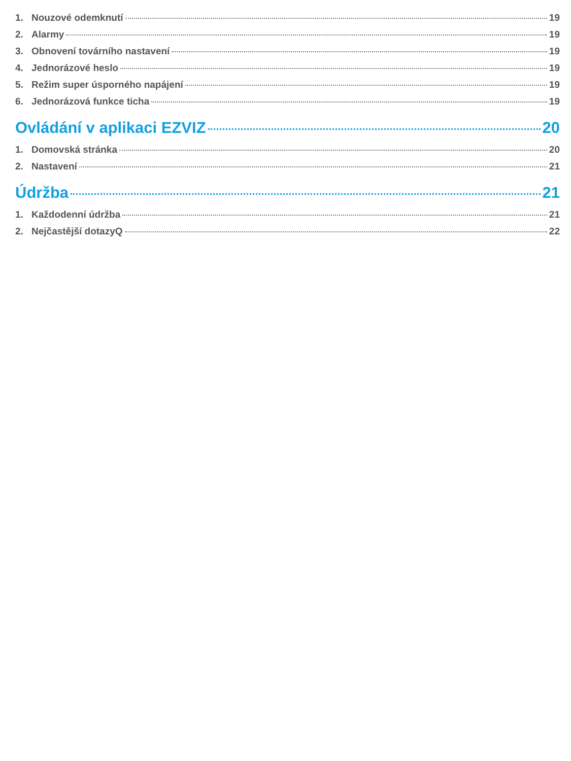1. Nouzové odemknutí 19
2. Alarmy 19
3. Obnovení továrního nastavení 19
4. Jednorázové heslo 19
5. Režim super úsporného napájení 19
6. Jednorázová funkce ticha 19
Ovládání v aplikaci EZVIZ 20
1. Domovská stránka 20
2. Nastavení 21
Údržba 21
1. Každodenní údržba 21
2. Nejčastější dotazyQ 22